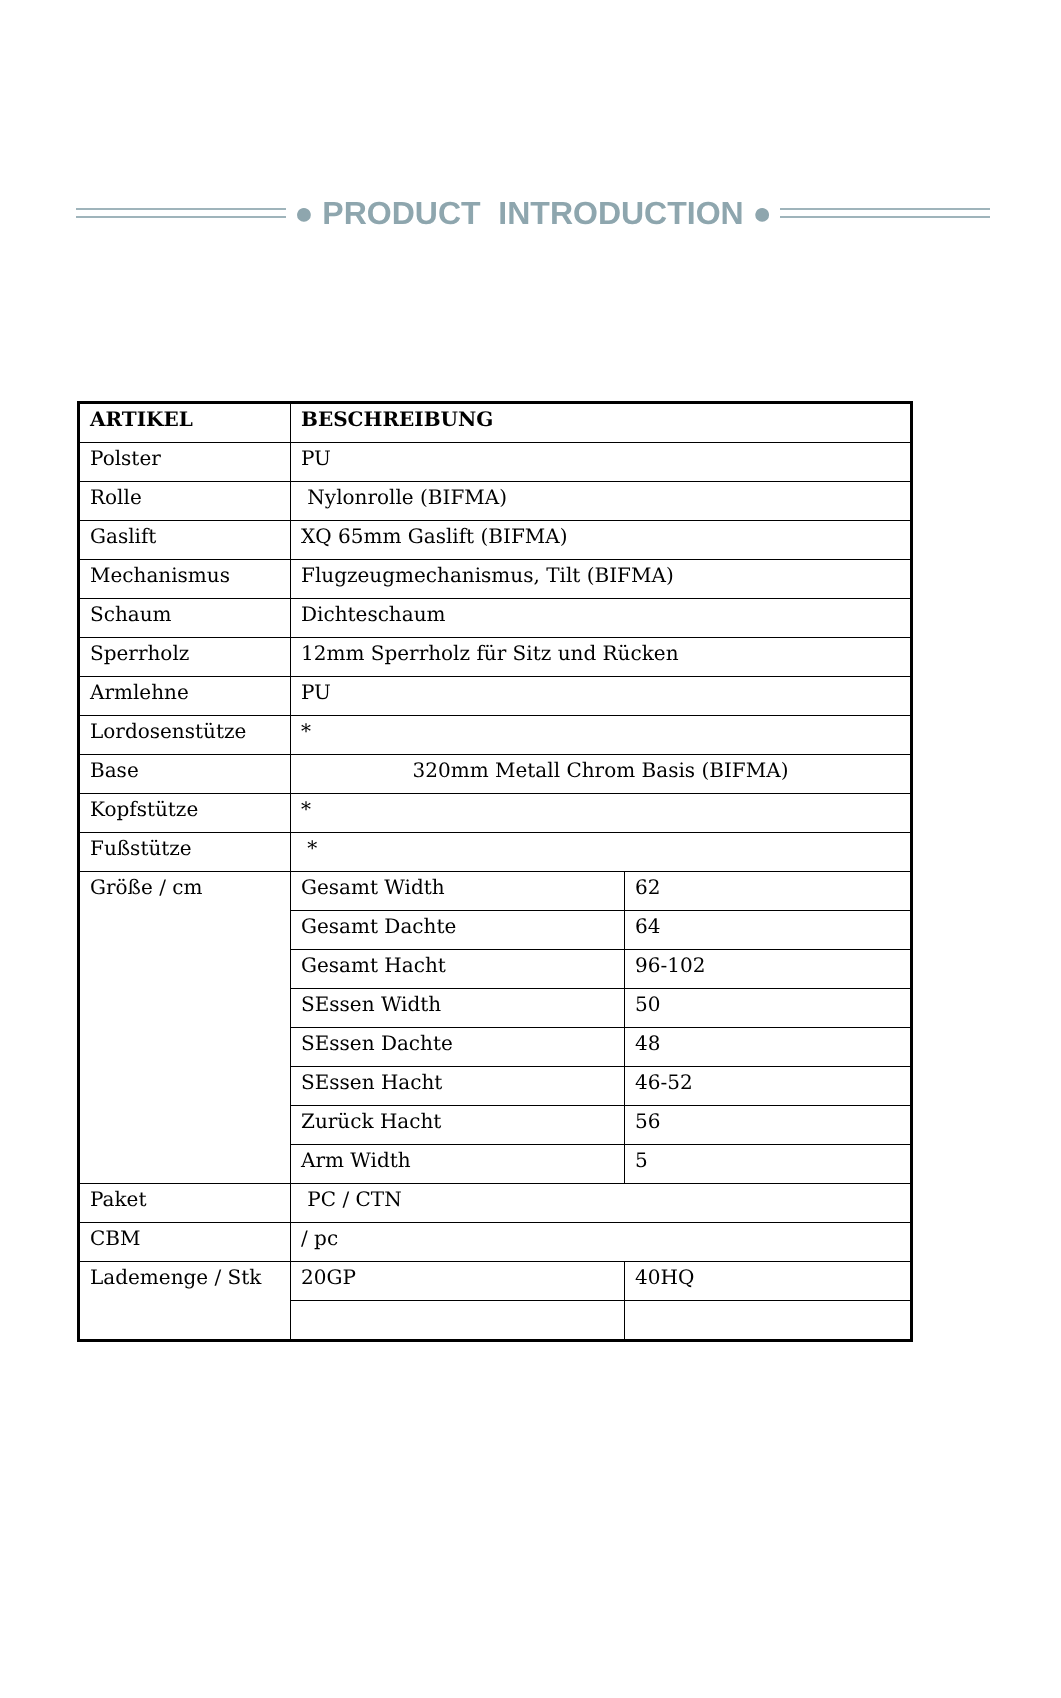● PRODUCT INTRODUCTION ●
| ARTIKEL | BESCHREIBUNG | |
| --- | --- | --- |
| Polster | PU | |
| Rolle | Nylonrolle (BIFMA) | |
| Gaslift | XQ 65mm Gaslift (BIFMA) | |
| Mechanismus | Flugzeugmechanismus, Tilt (BIFMA) | |
| Schaum | Dichteschaum | |
| Sperrholz | 12mm Sperrholz für Sitz und Rücken | |
| Armlehne | PU | |
| Lordosenstütze | * | |
| Base | 320mm Metall Chrom Basis (BIFMA) | |
| Kopfstütze | * | |
| Fußstütze | * | |
| Größe / cm | Gesamt Width | 62 |
| | Gesamt Dachte | 64 |
| | Gesamt Hacht | 96-102 |
| | SEssen Width | 50 |
| | SEssen Dachte | 48 |
| | SEssen Hacht | 46-52 |
| | Zurück Hacht | 56 |
| | Arm Width | 5 |
| Paket | PC / CTN | |
| CBM | / pc | |
| Lademenge / Stk | 20GP | 40HQ |